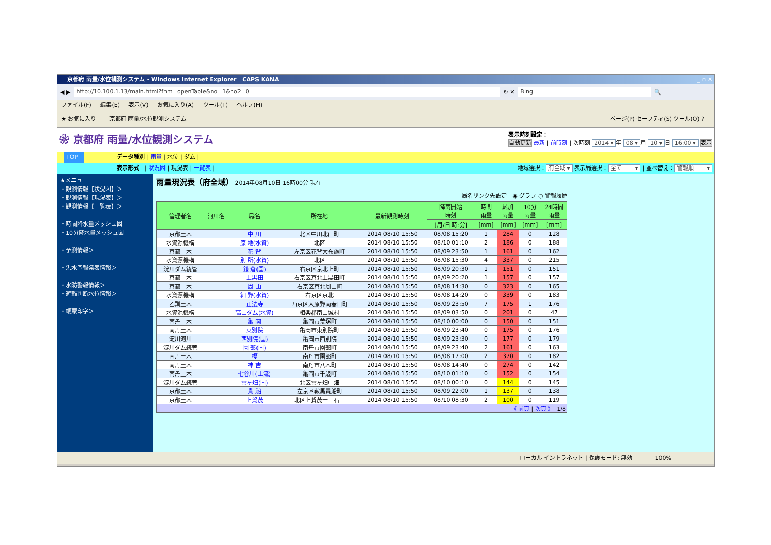京都府 雨量/水位観測システム - Windows Internet Explorer　CAPS KANA _ ▫ ✕
◀ ▶
http://10.100.1.13/main.html?fnm=openTable&no=1&no2=0
↻ ✕
Bing
🔍
ファイル(F) 編集(E) 表示(V) お気に入り(A) ツール(T) ヘルプ(H)
★ お気に入り　　 京都府 雨量/水位観測システム ページ(P) セーフティ(S) ツール(O) ?
❀ 京都府 雨量/水位観測システム
表示時刻設定：
自動更新 最新 | 前時刻 | 次時刻 2014 ▾ 年 08 ▾ 月 10 ▾ 日 16:00 ▾ 表示
TOP データ種別 | 雨量 | 水位 | ダム |
表示形式　| 状況図 | 現況表 | 一覧表 | 地域選択： 府全域 ▾ 表示局選択： 全て　　 ▾ | 並べ替え： 警報順　　 ▾
★メニュー
・観測情報【状況図】＞
・観測情報【現況表】＞
・観測情報【一覧表】＞
・時間降水量メッシュ図
・10分降水量メッシュ図
・予測情報＞
・洪水予報発表情報＞
・水防警報情報＞
・避難判断水位情報＞
・帳票印字＞
雨量現況表（府全域） 2014年08月10日 16時00分 現在
局名リンク先設定　◉ グラフ ○ 警報履歴
| 管理者名 | 河川名 | 局名 | 所在地 | 最新観測時刻 | 降雨開始 時刻 | 時間 雨量 | 累加 雨量 | 10分 雨量 | 24時間 雨量 |
| --- | --- | --- | --- | --- | --- | --- | --- | --- | --- |
| | | | | | [月/日 時:分] | [mm] | [mm] | [mm] | [mm] |
| 京都土木 | | 中 川 | 北区中川北山町 | 2014 08/10 15:50 | 08/08 15:20 | 1 | 284 | 0 | 128 |
| 水資源機構 | | 原 地(水資) | 北区 | 2014 08/10 15:50 | 08/10 01:10 | 2 | 186 | 0 | 188 |
| 京都土木 | | 花 背 | 左京区花背大布施町 | 2014 08/10 15:50 | 08/09 23:50 | 1 | 161 | 0 | 162 |
| 水資源機構 | | 別 所(水資) | 北区 | 2014 08/10 15:50 | 08/08 15:30 | 4 | 337 | 0 | 215 |
| 淀川ダム統管 | | 鎌 倉(国) | 右京区京北上町 | 2014 08/10 15:50 | 08/09 20:30 | 1 | 151 | 0 | 151 |
| 京都土木 | | 上黒田 | 右京区京北上黒田町 | 2014 08/10 15:50 | 08/09 20:20 | 1 | 157 | 0 | 157 |
| 京都土木 | | 周 山 | 右京区京北周山町 | 2014 08/10 15:50 | 08/08 14:30 | 0 | 323 | 0 | 165 |
| 水資源機構 | | 細 野(水資) | 右京区京北 | 2014 08/10 15:50 | 08/08 14:20 | 0 | 339 | 0 | 183 |
| 乙訓土木 | | 正法寺 | 西京区大原野南春日町 | 2014 08/10 15:50 | 08/09 23:50 | 7 | 175 | 1 | 176 |
| 水資源機構 | | 高山ダム(水資) | 相楽郡南山城村 | 2014 08/10 15:50 | 08/09 03:50 | 0 | 201 | 0 | 47 |
| 南丹土木 | | 亀 岡 | 亀岡市荒塚町 | 2014 08/10 15:50 | 08/10 00:00 | 0 | 150 | 0 | 151 |
| 南丹土木 | | 東別院 | 亀岡市東別院町 | 2014 08/10 15:50 | 08/09 23:40 | 0 | 175 | 0 | 176 |
| 淀川河川 | | 西別院(国) | 亀岡市西別院 | 2014 08/10 15:50 | 08/09 23:30 | 0 | 177 | 0 | 179 |
| 淀川ダム統管 | | 園 部(国) | 南丹市園部町 | 2014 08/10 15:50 | 08/09 23:40 | 2 | 161 | 0 | 163 |
| 南丹土木 | | 榎 | 南丹市園部町 | 2014 08/10 15:50 | 08/08 17:00 | 2 | 370 | 0 | 182 |
| 南丹土木 | | 神 吉 | 南丹市八木町 | 2014 08/10 15:50 | 08/08 14:40 | 0 | 274 | 0 | 142 |
| 南丹土木 | | 七谷川(上流) | 亀岡市千歳町 | 2014 08/10 15:50 | 08/10 01:10 | 0 | 152 | 0 | 154 |
| 淀川ダム統管 | | 雲ヶ畑(国) | 北区雲ヶ畑中畑 | 2014 08/10 15:50 | 08/10 00:10 | 0 | 144 | 0 | 145 |
| 京都土木 | | 貴 船 | 左京区鞍馬貴船町 | 2014 08/10 15:50 | 08/09 22:00 | 1 | 137 | 0 | 138 |
| 京都土木 | | 上賀茂 | 北区上賀茂十三石山 | 2014 08/10 15:50 | 08/10 08:30 | 2 | 100 | 0 | 119 |
| 《 前頁 / 次頁 》 1/8 | | | | | | | | | |
ローカル イントラネット | 保護モード: 無効　　　　100%